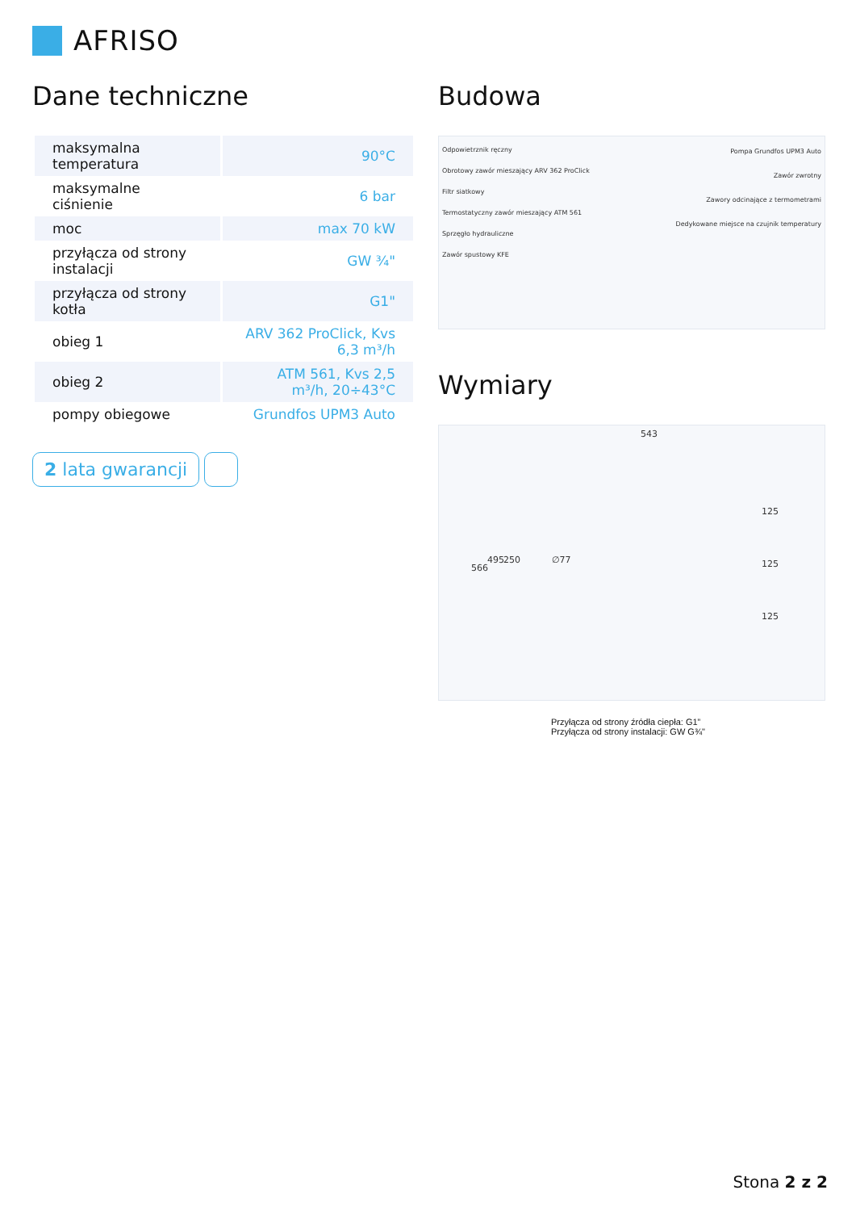AFRISO
Dane techniczne
| maksymalna temperatura | 90°C |
| maksymalne ciśnienie | 6 bar |
| moc | max 70 kW |
| przyłącza od strony instalacji | GW ¾" |
| przyłącza od strony kotła | G1" |
| obieg 1 | ARV 362 ProClick, Kvs 6,3 m³/h |
| obieg 2 | ATM 561, Kvs 2,5 m³/h, 20÷43°C |
| pompy obiegowe | Grundfos UPM3 Auto |
2 lata gwarancji
Budowa
Odpowietrznik ręczny
Obrotowy zawór mieszający ARV 362 ProClick
Filtr siatkowy
Termostatyczny zawór mieszający ATM 561
Sprzęgło hydrauliczne
Zawór spustowy KFE
Pompa Grundfos UPM3 Auto
Zawór zwrotny
Zawory odcinające z termometrami
Dedykowane miejsce na czujnik temperatury
Wymiary
543
566
495 250 ∅77
125
125
125
Przyłącza od strony źródła ciepła: G1”
Przyłącza od strony instalacji: GW G¾"
Stona 2 z 2